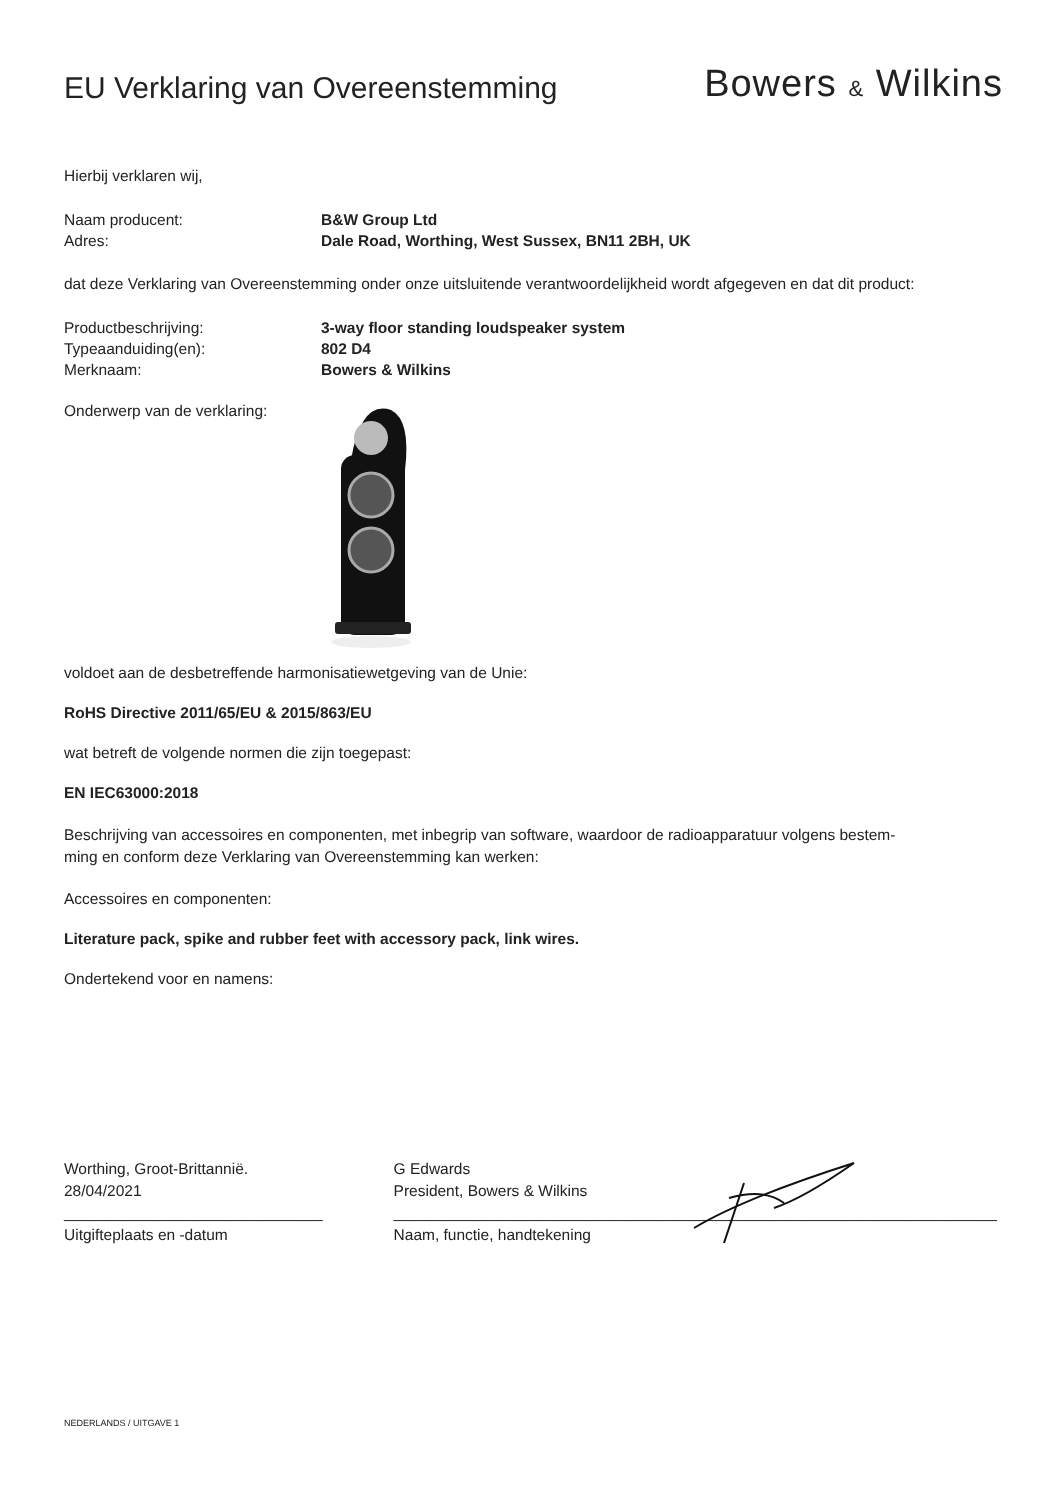EU Verklaring van Overeenstemming
Bowers & Wilkins
Hierbij verklaren wij,
Naam producent: B&W Group Ltd
Adres: Dale Road, Worthing, West Sussex, BN11 2BH, UK
dat deze Verklaring van Overeenstemming onder onze uitsluitende verantwoordelijkheid wordt afgegeven en dat dit product:
Productbeschrijving: 3-way floor standing loudspeaker system
Typeaanduiding(en): 802 D4
Merknaam: Bowers & Wilkins
Onderwerp van de verklaring:
voldoet aan de desbetreffende harmonisatiewetgeving van de Unie:
RoHS Directive 2011/65/EU & 2015/863/EU
wat betreft de volgende normen die zijn toegepast:
EN IEC63000:2018
Beschrijving van accessoires en componenten, met inbegrip van software, waardoor de radioapparatuur volgens bestem-
ming en conform deze Verklaring van Overeenstemming kan werken:
Accessoires en componenten:
Literature pack, spike and rubber feet with accessory pack, link wires.
Ondertekend voor en namens:
Worthing, Groot-Brittannië.
28/04/2021
______________________________
Uitgifteplaats en -datum
G Edwards
President, Bowers & Wilkins
______________________________________________________________________
Naam, functie, handtekening
NEDERLANDS / UITGAVE 1